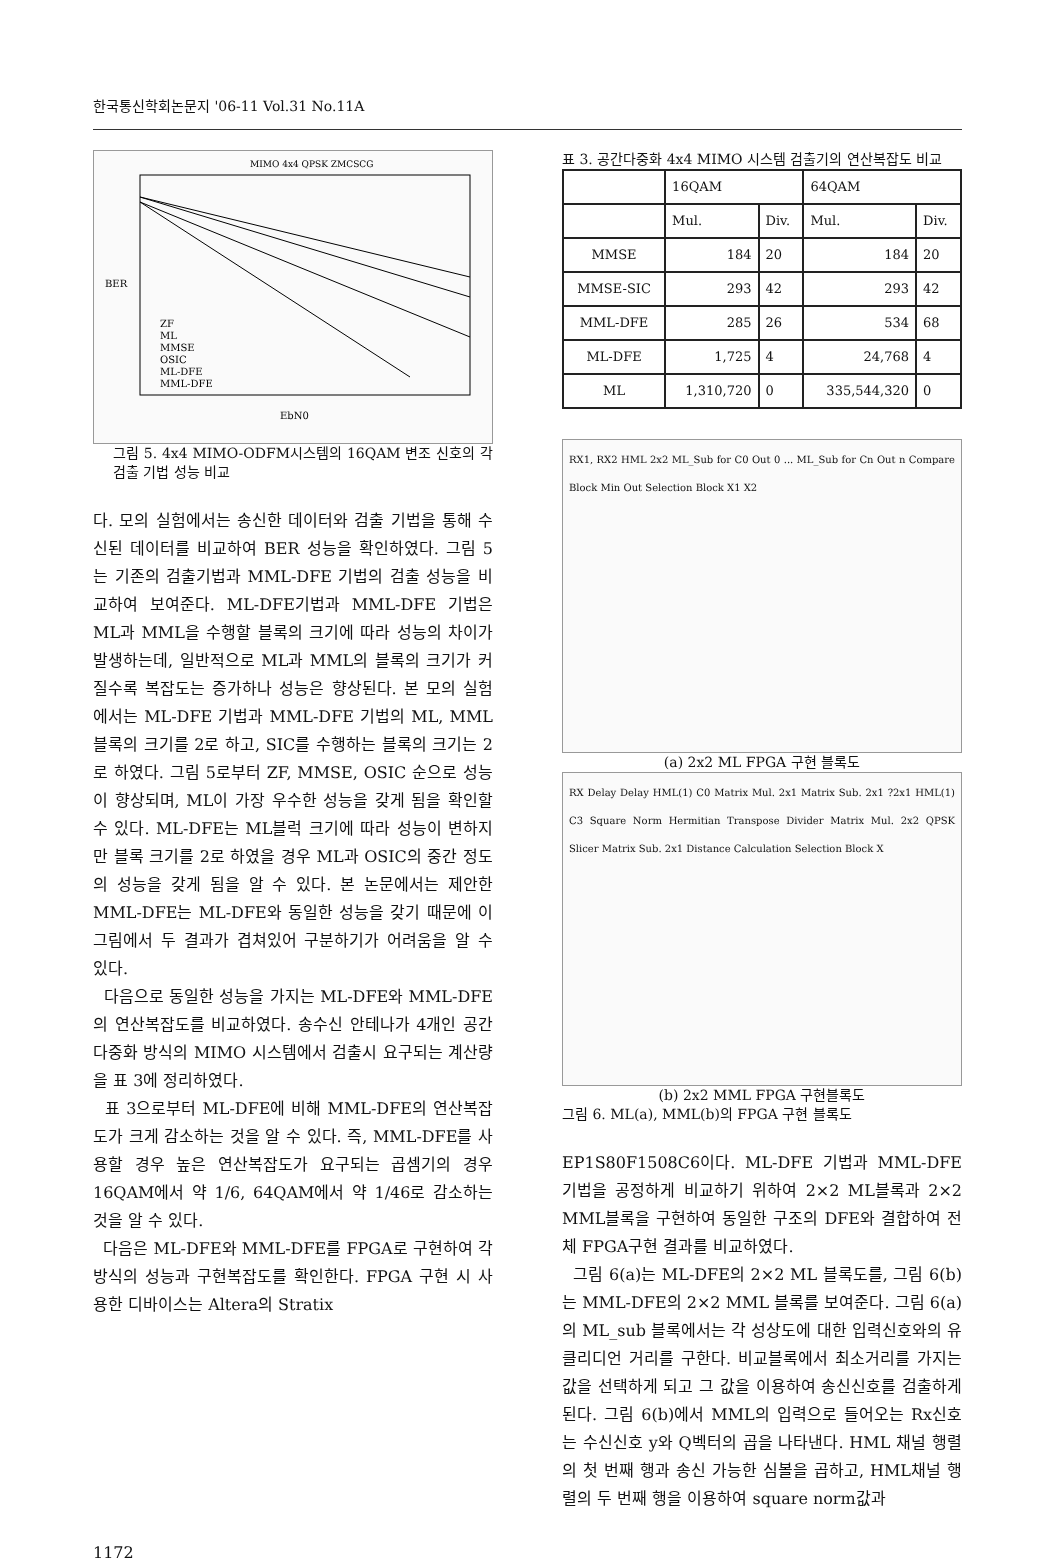한국통신학회논문지 '06-11 Vol.31 No.11A
MIMO 4x4 QPSK ZMCSCG
ZF
ML
MMSE
OSIC
ML-DFE
MML-DFE
EbN0
BER
그림 5. 4x4 MIMO-ODFM시스템의 16QAM 변조 신호의 각 검출 기법 성능 비교
다. 모의 실험에서는 송신한 데이터와 검출 기법을 통해 수신된 데이터를 비교하여 BER 성능을 확인하였다. 그림 5는 기존의 검출기법과 MML-DFE 기법의 검출 성능을 비교하여 보여준다. ML-DFE기법과 MML-DFE 기법은 ML과 MML을 수행할 블록의 크기에 따라 성능의 차이가 발생하는데, 일반적으로 ML과 MML의 블록의 크기가 커질수록 복잡도는 증가하나 성능은 향상된다. 본 모의 실험에서는 ML-DFE 기법과 MML-DFE 기법의 ML, MML 블록의 크기를 2로 하고, SIC를 수행하는 블록의 크기는 2로 하였다. 그림 5로부터 ZF, MMSE, OSIC 순으로 성능이 향상되며, ML이 가장 우수한 성능을 갖게 됨을 확인할 수 있다. ML-DFE는 ML블럭 크기에 따라 성능이 변하지만 블록 크기를 2로 하였을 경우 ML과 OSIC의 중간 정도의 성능을 갖게 됨을 알 수 있다. 본 논문에서는 제안한 MML-DFE는 ML-DFE와 동일한 성능을 갖기 때문에 이 그림에서 두 결과가 겹쳐있어 구분하기가 어려움을 알 수 있다.
다음으로 동일한 성능을 가지는 ML-DFE와 MML-DFE의 연산복잡도를 비교하였다. 송수신 안테나가 4개인 공간 다중화 방식의 MIMO 시스템에서 검출시 요구되는 계산량을 표 3에 정리하였다.
표 3으로부터 ML-DFE에 비해 MML-DFE의 연산복잡도가 크게 감소하는 것을 알 수 있다. 즉, MML-DFE를 사용할 경우 높은 연산복잡도가 요구되는 곱셈기의 경우 16QAM에서 약 1/6, 64QAM에서 약 1/46로 감소하는 것을 알 수 있다.
다음은 ML-DFE와 MML-DFE를 FPGA로 구현하여 각 방식의 성능과 구현복잡도를 확인한다. FPGA 구현 시 사용한 디바이스는 Altera의 Stratix
표 3. 공간다중화 4x4 MIMO 시스템 검출기의 연산복잡도 비교
| | 16QAM | | 64QAM | |
| --- | --- | --- | --- | --- |
| | Mul. | Div. | Mul. | Div. |
| MMSE | 184 | 20 | 184 | 20 |
| MMSE-SIC | 293 | 42 | 293 | 42 |
| MML-DFE | 285 | 26 | 534 | 68 |
| ML-DFE | 1,725 | 4 | 24,768 | 4 |
| ML | 1,310,720 | 0 | 335,544,320 | 0 |
RX1, RX2 HML 2x2 ML_Sub for C0 Out 0 ... ML_Sub for Cn Out n Compare Block Min Out Selection Block X1 X2
(a) 2x2 ML FPGA 구현 블록도
RX Delay Delay HML(1) C0 Matrix Mul. 2x1 Matrix Sub. 2x1 ?2x1 HML(1) C3 Square Norm Hermitian Transpose Divider Matrix Mul. 2x2 QPSK Slicer Matrix Sub. 2x1 Distance Calculation Selection Block X
(b) 2x2 MML FPGA 구현블록도
그림 6. ML(a), MML(b)의 FPGA 구현 블록도
EP1S80F1508C6이다. ML-DFE 기법과 MML-DFE 기법을 공정하게 비교하기 위하여 2×2 ML블록과 2×2 MML블록을 구현하여 동일한 구조의 DFE와 결합하여 전체 FPGA구현 결과를 비교하였다.
그림 6(a)는 ML-DFE의 2×2 ML 블록도를, 그림 6(b)는 MML-DFE의 2×2 MML 블록를 보여준다. 그림 6(a)의 ML_sub 블록에서는 각 성상도에 대한 입력신호와의 유클리디언 거리를 구한다. 비교블록에서 최소거리를 가지는 값을 선택하게 되고 그 값을 이용하여 송신신호를 검출하게 된다. 그림 6(b)에서 MML의 입력으로 들어오는 Rx신호는 수신신호 y와 Q벡터의 곱을 나타낸다. HML 채널 행렬의 첫 번째 행과 송신 가능한 심볼을 곱하고, HML채널 행렬의 두 번째 행을 이용하여 square norm값과
1172